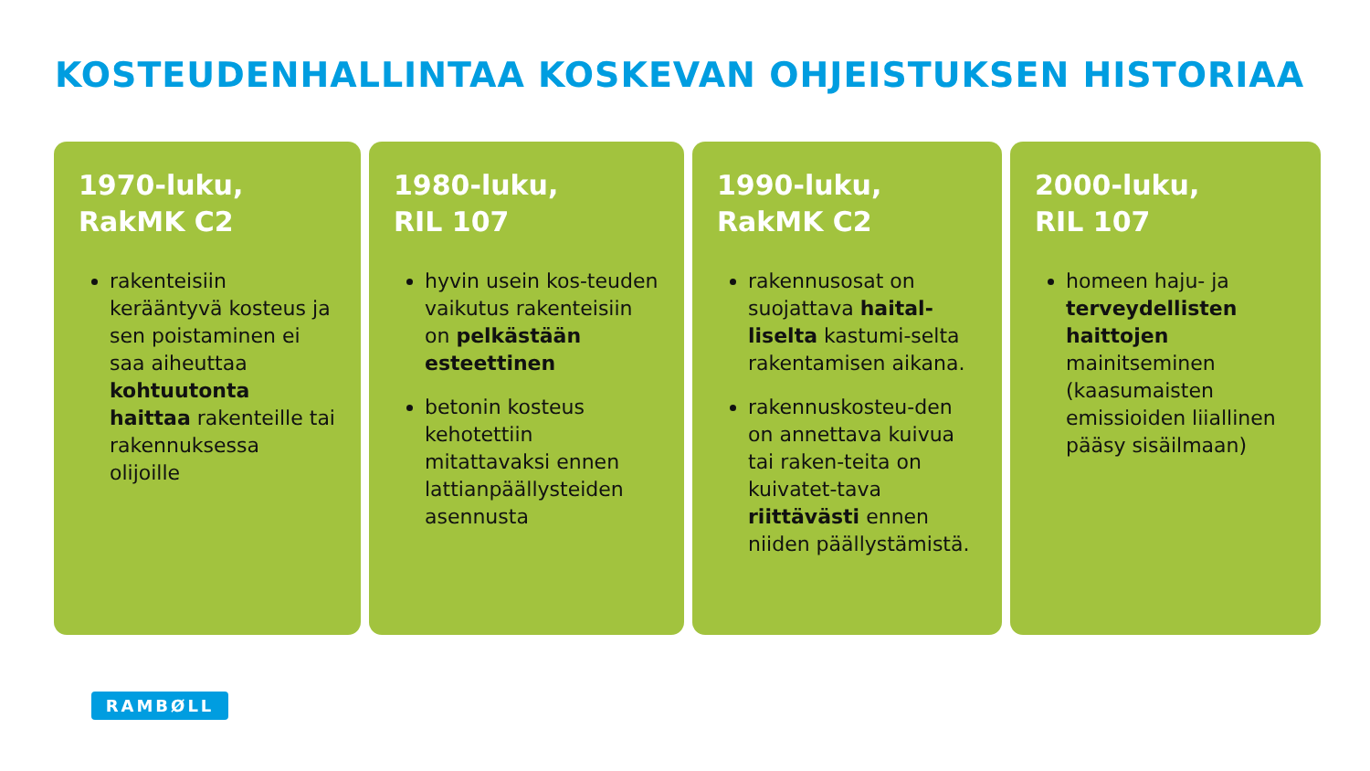KOSTEUDENHALLINTAA KOSKEVAN OHJEISTUKSEN HISTORIAA
1970-luku,
RakMK C2
rakenteisiin kerääntyvä kosteus ja sen poistaminen ei saa aiheuttaa kohtuutonta haittaa rakenteille tai rakennuksessa olijoille
1980-luku,
RIL 107
hyvin usein kos-teuden vaikutus rakenteisiin on pelkästään esteettinen
betonin kosteus kehotettiin mitattavaksi ennen lattianpäällysteiden asennusta
1990-luku,
RakMK C2
rakennusosat on suojattava haital-liselta kastumi-selta rakentamisen aikana.
rakennuskosteu-den on annettava kuivua tai raken-teita on kuivatet-tava riittävästi ennen niiden päällystämistä.
2000-luku,
RIL 107
homeen haju- ja terveydellisten haittojen mainitseminen (kaasumaisten emissioiden liiallinen pääsy sisäilmaan)
RAMBØLL